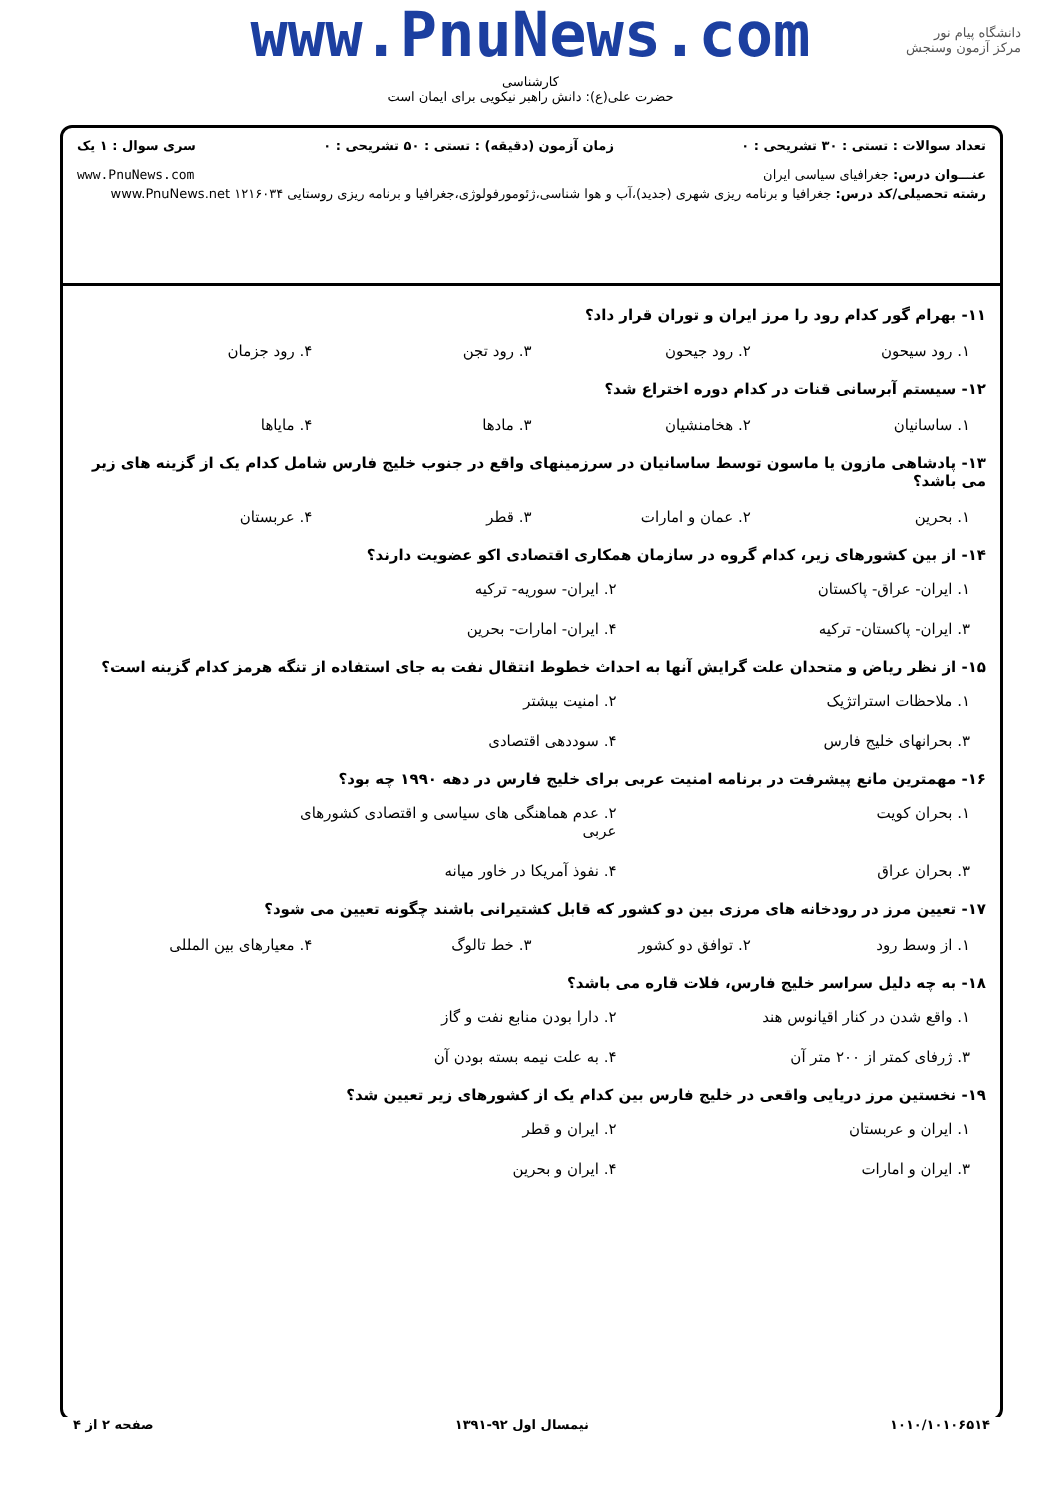دانشگاه پیام نور
مرکز آزمون وسنجش
www.PnuNews.com
کارشناسی
حضرت علی(ع): دانش راهبر نیکویی برای ایمان است
تعداد سوالات : تستی : ۳۰ تشریحی : ۰ زمان آزمون (دقیقه) : تستی : ۵۰ تشریحی : ۰ سری سوال : ۱ یک
عنـــوان درس: جغرافیای سیاسی ایران www.PnuNews.com
رشته تحصیلی/کد درس: جغرافیا و برنامه ریزی شهری (جدید)،آب و هوا شناسی،ژئومورفولوژی،جغرافیا و برنامه ریزی روستایی ۱۲۱۶۰۳۴ www.PnuNews.net
۱۱- بهرام گور کدام رود را مرز ایران و توران قرار داد؟
۱. رود سیحون ۲. رود جیحون ۳. رود تجن ۴. رود جزمان
۱۲- سیستم آبرسانی قنات در کدام دوره اختراع شد؟
۱. ساسانیان ۲. هخامنشیان ۳. مادها ۴. مایاها
۱۳- پادشاهی مازون یا ماسون توسط ساسانیان در سرزمینهای واقع در جنوب خلیج فارس شامل کدام یک از گزینه های زیر می باشد؟
۱. بحرین ۲. عمان و امارات ۳. قطر ۴. عربستان
۱۴- از بین کشورهای زیر، کدام گروه در سازمان همکاری اقتصادی اکو عضویت دارند؟
۱. ایران- عراق- پاکستان ۲. ایران- سوریه- ترکیه ۳. ایران- پاکستان- ترکیه ۴. ایران- امارات- بحرین
۱۵- از نظر ریاض و متحدان علت گرایش آنها به احداث خطوط انتقال نفت به جای استفاده از تنگه هرمز کدام گزینه است؟
۱. ملاحظات استراتژیک ۲. امنیت بیشتر ۳. بحرانهای خلیج فارس ۴. سوددهی اقتصادی
۱۶- مهمترین مانع پیشرفت در برنامه امنیت عربی برای خلیج فارس در دهه ۱۹۹۰ چه بود؟
۱. بحران کویت ۲. عدم هماهنگی های سیاسی و اقتصادی کشورهای عربی ۳. بحران عراق ۴. نفوذ آمریکا در خاور میانه
۱۷- تعیین مرز در رودخانه های مرزی بین دو کشور که قابل کشتیرانی باشند چگونه تعیین می شود؟
۱. از وسط رود ۲. توافق دو کشور ۳. خط تالوگ ۴. معیارهای بین المللی
۱۸- به چه دلیل سراسر خلیج فارس، فلات قاره می باشد؟
۱. واقع شدن در کنار اقیانوس هند ۲. دارا بودن منابع نفت و گاز ۳. ژرفای کمتر از ۲۰۰ متر آن ۴. به علت نیمه بسته بودن آن
۱۹- نخستین مرز دریایی واقعی در خلیج فارس بین کدام یک از کشورهای زیر تعیین شد؟
۱. ایران و عربستان ۲. ایران و قطر ۳. ایران و امارات ۴. ایران و بحرین
۱۰۱۰/۱۰۱۰۶۵۱۴ نیمسال اول ۹۲-۱۳۹۱ صفحه ۲ از ۴